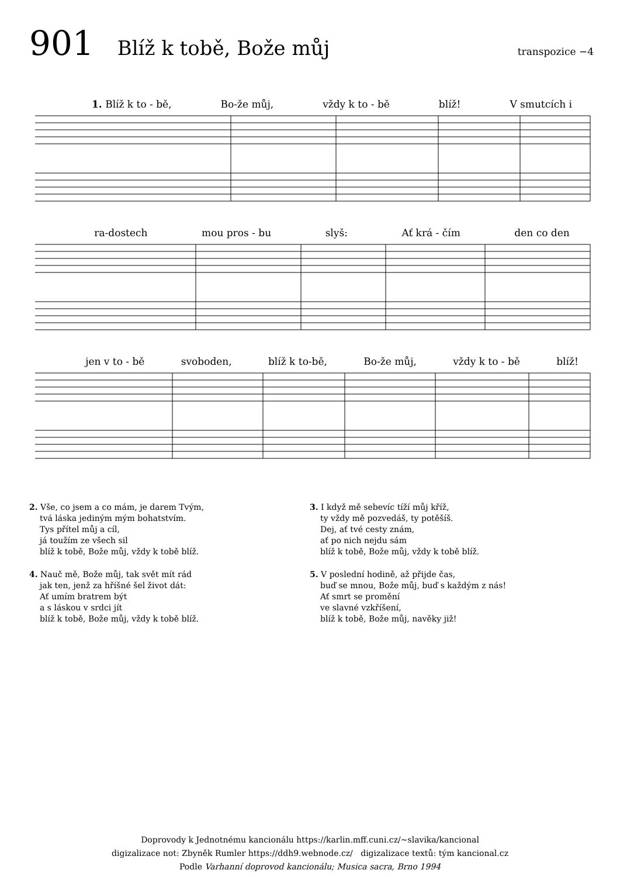901 Blíž k tobě, Bože můj transpozice −4
1. Blíž k to - bě, Bo-že můj, vždy k to - bě blíž! V smutcích i
ra-dostech mou pros - bu slyš: Ať krá - čím den co den
jen v to - bě svoboden, blíž k to-bě, Bo-že můj, vždy k to - bě blíž!
2. Vše, co jsem a co mám, je darem Tvým,
tvá láska jediným mým bohatstvím.
Tys přítel můj a cíl,
já toužím ze všech sil
blíž k tobě, Bože můj, vždy k tobě blíž.
4. Nauč mě, Bože můj, tak svět mít rád
jak ten, jenž za hříšné šel život dát:
Ať umím bratrem být
a s láskou v srdci jít
blíž k tobě, Bože můj, vždy k tobě blíž.
3. I když mě sebevíc tíží můj kříž,
ty vždy mě pozvedáš, ty potěšíš.
Dej, ať tvé cesty znám,
ať po nich nejdu sám
blíž k tobě, Bože můj, vždy k tobě blíž.
5. V poslední hodině, až přijde čas,
buď se mnou, Bože můj, buď s každým z nás!
Ať smrt se promění
ve slavné vzkříšení,
blíž k tobě, Bože můj, navěky již!
Doprovody k Jednotnému kancionálu https://karlin.mff.cuni.cz/~slavika/kancional
digizalizace not: Zbyněk Rumler https://ddh9.webnode.cz/ digizalizace textů: tým kancional.cz
Podle Varhanní doprovod kancionálu; Musica sacra, Brno 1994